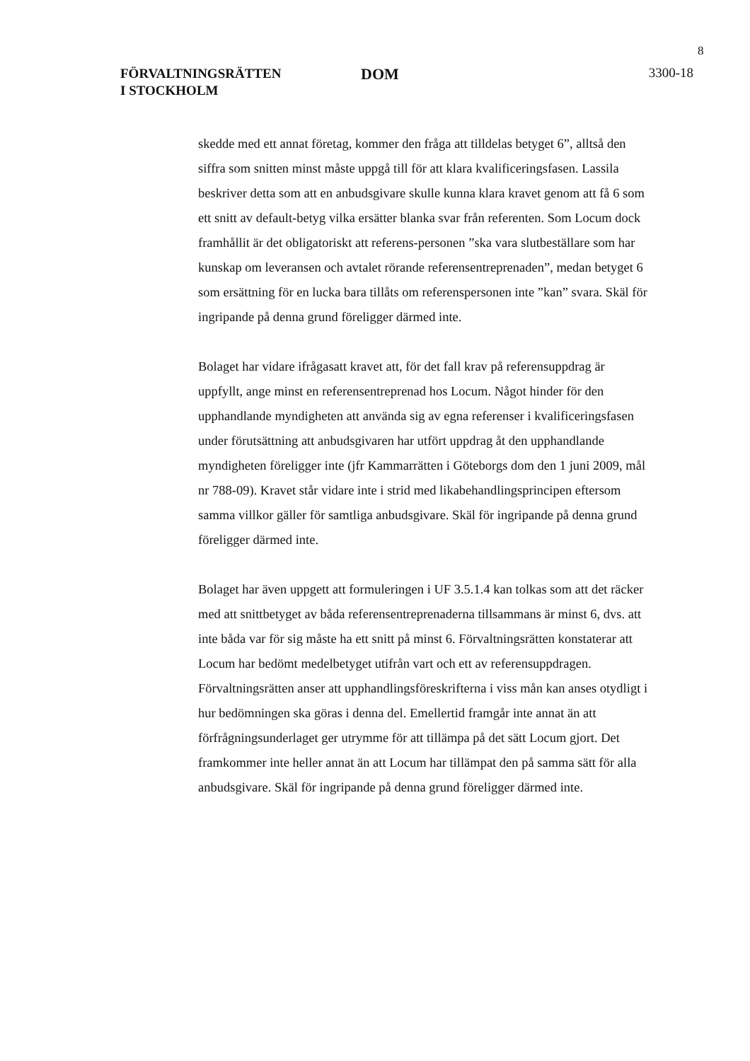8
FÖRVALTNINGSRÄTTEN
I STOCKHOLM
DOM
3300-18
skedde med ett annat företag, kommer den fråga att tilldelas betyget 6”, alltså den siffra som snitten minst måste uppgå till för att klara kvalificeringsfasen. Lassila beskriver detta som att en anbudsgivare skulle kunna klara kravet genom att få 6 som ett snitt av default-betyg vilka ersätter blanka svar från referenten. Som Locum dock framhållit är det obligatoriskt att referens-personen ”ska vara slutbeställare som har kunskap om leveransen och avtalet rörande referensentreprenaden”, medan betyget 6 som ersättning för en lucka bara tillåts om referenspersonen inte ”kan” svara. Skäl för ingripande på denna grund föreligger därmed inte.
Bolaget har vidare ifrågasatt kravet att, för det fall krav på referensuppdrag är uppfyllt, ange minst en referensentreprenad hos Locum. Något hinder för den upphandlande myndigheten att använda sig av egna referenser i kvalificeringsfasen under förutsättning att anbudsgivaren har utfört uppdrag åt den upphandlande myndigheten föreligger inte (jfr Kammarrätten i Göteborgs dom den 1 juni 2009, mål nr 788-09). Kravet står vidare inte i strid med likabehandlingsprincipen eftersom samma villkor gäller för samtliga anbudsgivare. Skäl för ingripande på denna grund föreligger därmed inte.
Bolaget har även uppgett att formuleringen i UF 3.5.1.4 kan tolkas som att det räcker med att snittbetyget av båda referensentreprenaderna tillsammans är minst 6, dvs. att inte båda var för sig måste ha ett snitt på minst 6. Förvaltningsrätten konstaterar att Locum har bedömt medelbetyget utifrån vart och ett av referensuppdragen. Förvaltningsrätten anser att upphandlingsföreskrifterna i viss mån kan anses otydligt i hur bedömningen ska göras i denna del. Emellertid framgår inte annat än att förfrågningsunderlaget ger utrymme för att tillämpa på det sätt Locum gjort. Det framkommer inte heller annat än att Locum har tillämpat den på samma sätt för alla anbudsgivare. Skäl för ingripande på denna grund föreligger därmed inte.